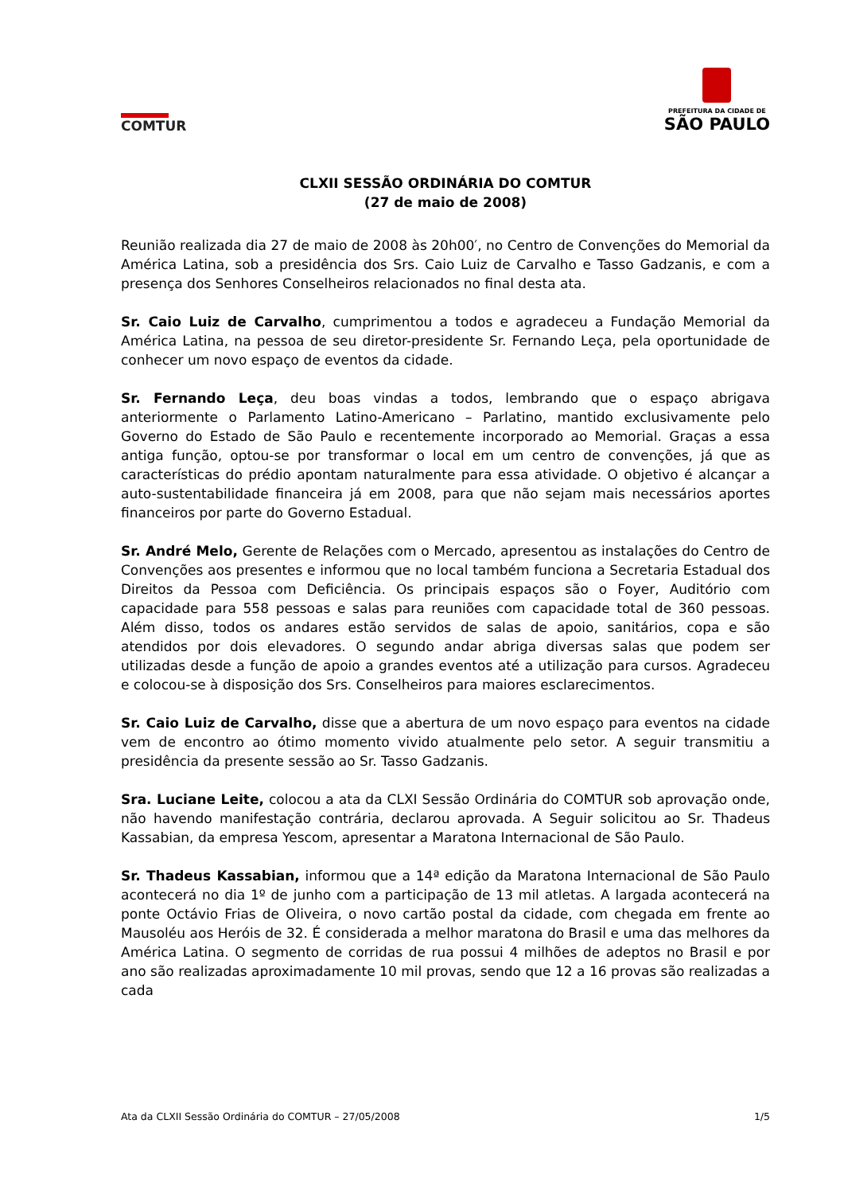COMTUR
PREFEITURA DA CIDADE DE
SÃO PAULO
CLXII SESSÃO ORDINÁRIA DO COMTUR
(27 de maio de 2008)
Reunião realizada dia 27 de maio de 2008 às 20h00′, no Centro de Convenções do Memorial da América Latina, sob a presidência dos Srs. Caio Luiz de Carvalho e Tasso Gadzanis, e com a presença dos Senhores Conselheiros relacionados no final desta ata.
Sr. Caio Luiz de Carvalho, cumprimentou a todos e agradeceu a Fundação Memorial da América Latina, na pessoa de seu diretor-presidente Sr. Fernando Leça, pela oportunidade de conhecer um novo espaço de eventos da cidade.
Sr. Fernando Leça, deu boas vindas a todos, lembrando que o espaço abrigava anteriormente o Parlamento Latino-Americano – Parlatino, mantido exclusivamente pelo Governo do Estado de São Paulo e recentemente incorporado ao Memorial. Graças a essa antiga função, optou-se por transformar o local em um centro de convenções, já que as características do prédio apontam naturalmente para essa atividade. O objetivo é alcançar a auto-sustentabilidade financeira já em 2008, para que não sejam mais necessários aportes financeiros por parte do Governo Estadual.
Sr. André Melo, Gerente de Relações com o Mercado, apresentou as instalações do Centro de Convenções aos presentes e informou que no local também funciona a Secretaria Estadual dos Direitos da Pessoa com Deficiência. Os principais espaços são o Foyer, Auditório com capacidade para 558 pessoas e salas para reuniões com capacidade total de 360 pessoas. Além disso, todos os andares estão servidos de salas de apoio, sanitários, copa e são atendidos por dois elevadores. O segundo andar abriga diversas salas que podem ser utilizadas desde a função de apoio a grandes eventos até a utilização para cursos. Agradeceu e colocou-se à disposição dos Srs. Conselheiros para maiores esclarecimentos.
Sr. Caio Luiz de Carvalho, disse que a abertura de um novo espaço para eventos na cidade vem de encontro ao ótimo momento vivido atualmente pelo setor. A seguir transmitiu a presidência da presente sessão ao Sr. Tasso Gadzanis.
Sra. Luciane Leite, colocou a ata da CLXI Sessão Ordinária do COMTUR sob aprovação onde, não havendo manifestação contrária, declarou aprovada. A Seguir solicitou ao Sr. Thadeus Kassabian, da empresa Yescom, apresentar a Maratona Internacional de São Paulo.
Sr. Thadeus Kassabian, informou que a 14ª edição da Maratona Internacional de São Paulo acontecerá no dia 1º de junho com a participação de 13 mil atletas. A largada acontecerá na ponte Octávio Frias de Oliveira, o novo cartão postal da cidade, com chegada em frente ao Mausoléu aos Heróis de 32. É considerada a melhor maratona do Brasil e uma das melhores da América Latina. O segmento de corridas de rua possui 4 milhões de adeptos no Brasil e por ano são realizadas aproximadamente 10 mil provas, sendo que 12 a 16 provas são realizadas a cada
Ata da CLXII Sessão Ordinária do COMTUR – 27/05/2008 1/5